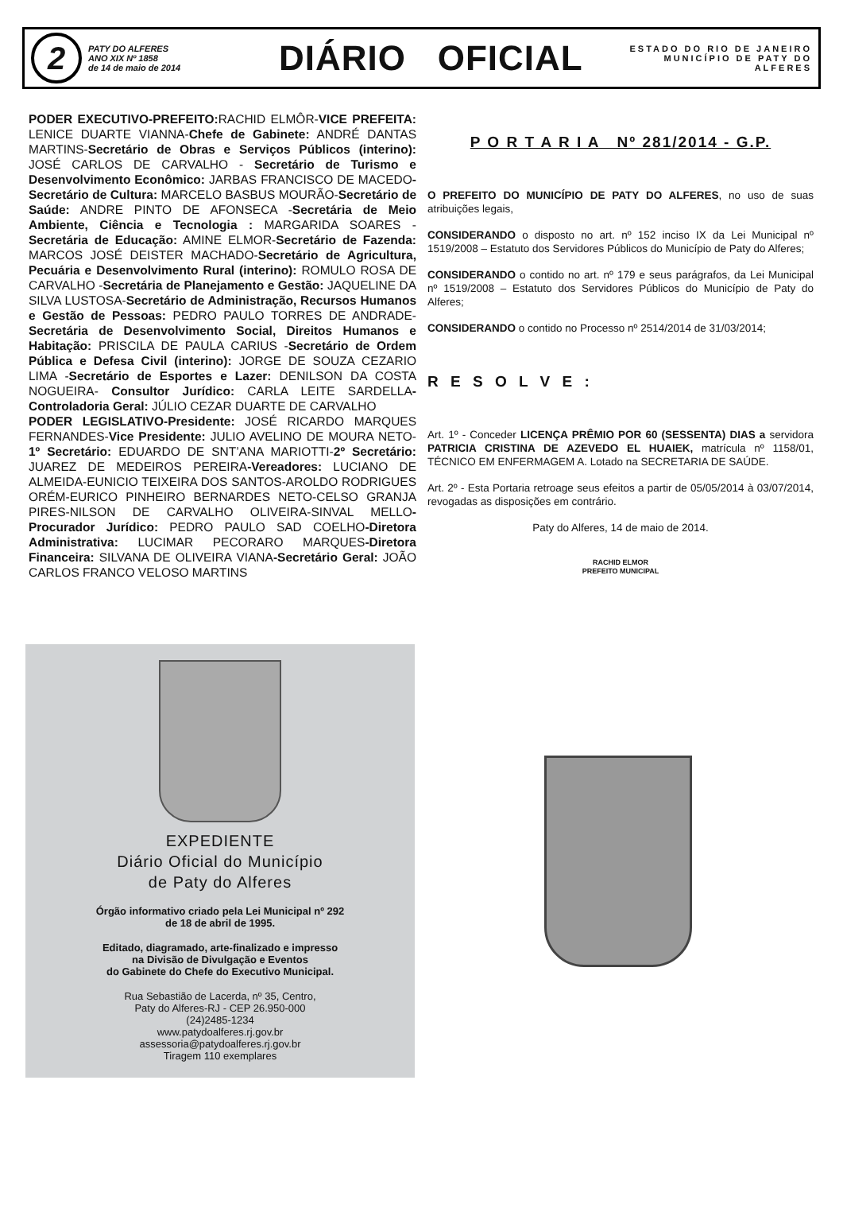2
PATY DO ALFERES
ANO XIX Nº 1858
de 14 de maio de 2014
DIÁRIO OFICIAL
ESTADO DO RIO DE JANEIRO
MUNICÍPIO DE PATY DO ALFERES
PODER EXECUTIVO-PREFEITO: RACHID ELMÔR-VICE PREFEITA: LENICE DUARTE VIANNA-Chefe de Gabinete: ANDRÉ DANTAS MARTINS-Secretário de Obras e Serviços Públicos (interino): JOSÉ CARLOS DE CARVALHO - Secretário de Turismo e Desenvolvimento Econômico: JARBAS FRANCISCO DE MACEDO-Secretário de Cultura: MARCELO BASBUS MOURÃO-Secretário de Saúde: ANDRE PINTO DE AFONSECA -Secretária de Meio Ambiente, Ciência e Tecnologia : MARGARIDA SOARES - Secretária de Educação: AMINE ELMOR-Secretário de Fazenda: MARCOS JOSÉ DEISTER MACHADO-Secretário de Agricultura, Pecuária e Desenvolvimento Rural (interino): ROMULO ROSA DE CARVALHO -Secretária de Planejamento e Gestão: JAQUELINE DA SILVA LUSTOSA-Secretário de Administração, Recursos Humanos e Gestão de Pessoas: PEDRO PAULO TORRES DE ANDRADE-Secretária de Desenvolvimento Social, Direitos Humanos e Habitação: PRISCILA DE PAULA CARIUS -Secretário de Ordem Pública e Defesa Civil (interino): JORGE DE SOUZA CEZARIO LIMA -Secretário de Esportes e Lazer: DENILSON DA COSTA NOGUEIRA- Consultor Jurídico: CARLA LEITE SARDELLA-Controladoria Geral: JÚLIO CEZAR DUARTE DE CARVALHO
PODER LEGISLATIVO-Presidente: JOSÉ RICARDO MARQUES FERNANDES-Vice Presidente: JULIO AVELINO DE MOURA NETO-1º Secretário: EDUARDO DE SNT’ANA MARIOTTI-2º Secretário: JUAREZ DE MEDEIROS PEREIRA-Vereadores: LUCIANO DE ALMEIDA-EUNICIO TEIXEIRA DOS SANTOS-AROLDO RODRIGUES ORÉM-EURICO PINHEIRO BERNARDES NETO-CELSO GRANJA PIRES-NILSON DE CARVALHO OLIVEIRA-SINVAL MELLO-Procurador Jurídico: PEDRO PAULO SAD COELHO-Diretora Administrativa: LUCIMAR PECORARO MARQUES-Diretora Financeira: SILVANA DE OLIVEIRA VIANA-Secretário Geral: JOÃO CARLOS FRANCO VELOSO MARTINS
P O R T A R I A Nº 281/2014 - G.P.
O PREFEITO DO MUNICÍPIO DE PATY DO ALFERES, no uso de suas atribuições legais,
CONSIDERANDO o disposto no art. nº 152 inciso IX da Lei Municipal nº 1519/2008 – Estatuto dos Servidores Públicos do Município de Paty do Alferes;
CONSIDERANDO o contido no art. nº 179 e seus parágrafos, da Lei Municipal nº 1519/2008 – Estatuto dos Servidores Públicos do Município de Paty do Alferes;
CONSIDERANDO o contido no Processo nº 2514/2014 de 31/03/2014;
R E S O L V E :
Art. 1º - Conceder LICENÇA PRÊMIO POR 60 (SESSENTA) DIAS a servidora PATRICIA CRISTINA DE AZEVEDO EL HUAIEK, matrícula nº 1158/01, TÉCNICO EM ENFERMAGEM A. Lotado na SECRETARIA DE SAÚDE.
Art. 2º - Esta Portaria retroage seus efeitos a partir de 05/05/2014 à 03/07/2014, revogadas as disposições em contrário.
Paty do Alferes, 14 de maio de 2014.
RACHID ELMOR
PREFEITO MUNICIPAL
EXPEDIENTE
Diário Oficial do Município
de Paty do Alferes
Órgão informativo criado pela Lei Municipal nº 292
de 18 de abril de 1995.
Editado, diagramado, arte-finalizado e impresso
na Divisão de Divulgação e Eventos
do Gabinete do Chefe do Executivo Municipal.
Rua Sebastião de Lacerda, nº 35, Centro,
Paty do Alferes-RJ - CEP 26.950-000
(24)2485-1234
www.patydoalferes.rj.gov.br
assessoria@patydoalferes.rj.gov.br
Tiragem 110 exemplares